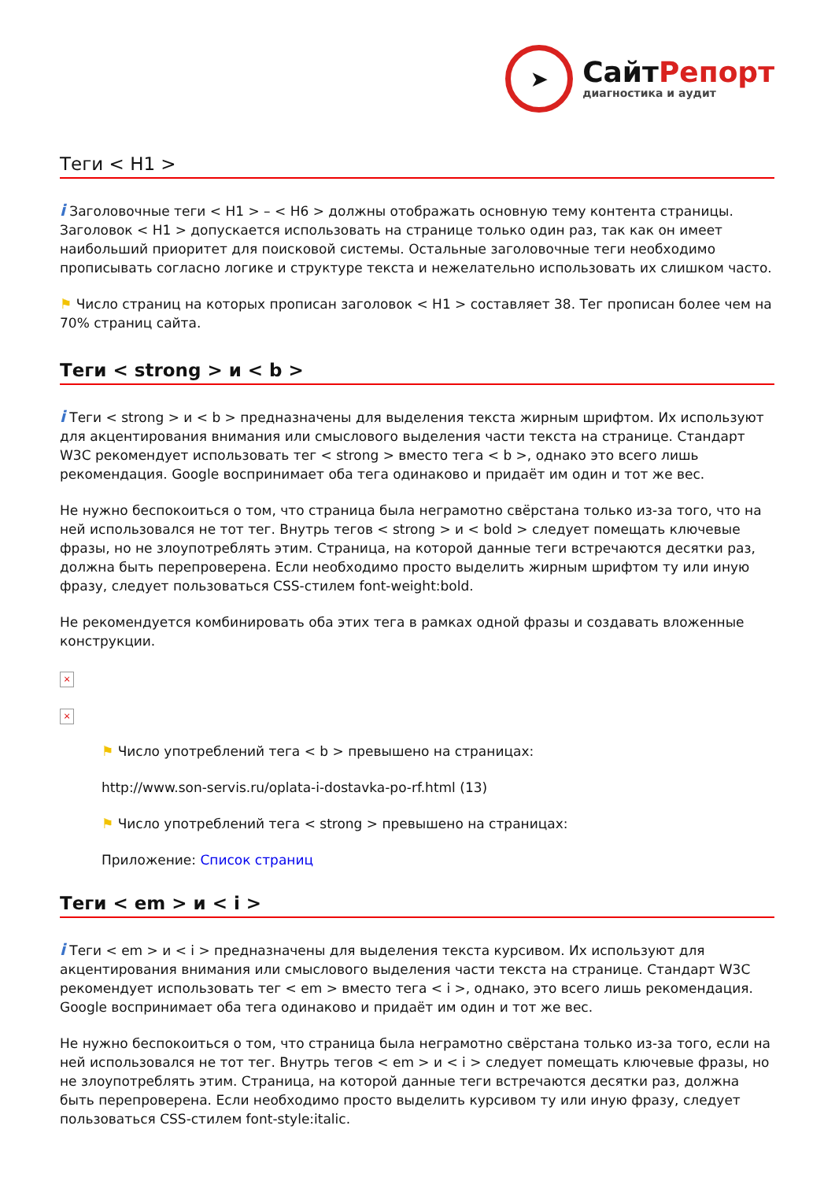➤
СайтРепорт
диагностика и аудит
Теги < H1 >
i Заголовочные теги < H1 > – < H6 > должны отображать основную тему контента страницы. Заголовок < H1 > допускается использовать на странице только один раз, так как он имеет наибольший приоритет для поисковой системы. Остальные заголовочные теги необходимо прописывать согласно логике и структуре текста и нежелательно использовать их слишком часто.
⚑ Число страниц на которых прописан заголовок < H1 > составляет 38. Тег прописан более чем на 70% страниц сайта.
Теги < strong > и < b >
i Теги < strong > и < b > предназначены для выделения текста жирным шрифтом. Их используют для акцентирования внимания или смыслового выделения части текста на странице. Стандарт W3C рекомендует использовать тег < strong > вместо тега < b >, однако это всего лишь рекомендация. Google воспринимает оба тега одинаково и придаёт им один и тот же вес.
Не нужно беспокоиться о том, что страница была неграмотно свёрстана только из-за того, что на ней использовался не тот тег. Внутрь тегов < strong > и < bold > следует помещать ключевые фразы, но не злоупотреблять этим. Страница, на которой данные теги встречаются десятки раз, должна быть перепроверена. Если необходимо просто выделить жирным шрифтом ту или иную фразу, следует пользоваться CSS-стилем font-weight:bold.
Не рекомендуется комбинировать оба этих тега в рамках одной фразы и создавать вложенные конструкции.
×
×
⚑ Число употреблений тега < b > превышено на страницах:
http://www.son-servis.ru/oplata-i-dostavka-po-rf.html (13)
⚑ Число употреблений тега < strong > превышено на страницах:
Приложение: Список страниц
Теги < em > и < i >
i Теги < em > и < i > предназначены для выделения текста курсивом. Их используют для акцентирования внимания или смыслового выделения части текста на странице. Стандарт W3C рекомендует использовать тег < em > вместо тега < i >, однако, это всего лишь рекомендация. Google воспринимает оба тега одинаково и придаёт им один и тот же вес.
Не нужно беспокоиться о том, что страница была неграмотно свёрстана только из-за того, если на ней использовался не тот тег. Внутрь тегов < em > и < i > следует помещать ключевые фразы, но не злоупотреблять этим. Страница, на которой данные теги встречаются десятки раз, должна быть перепроверена. Если необходимо просто выделить курсивом ту или иную фразу, следует пользоваться CSS-стилем font-style:italic.